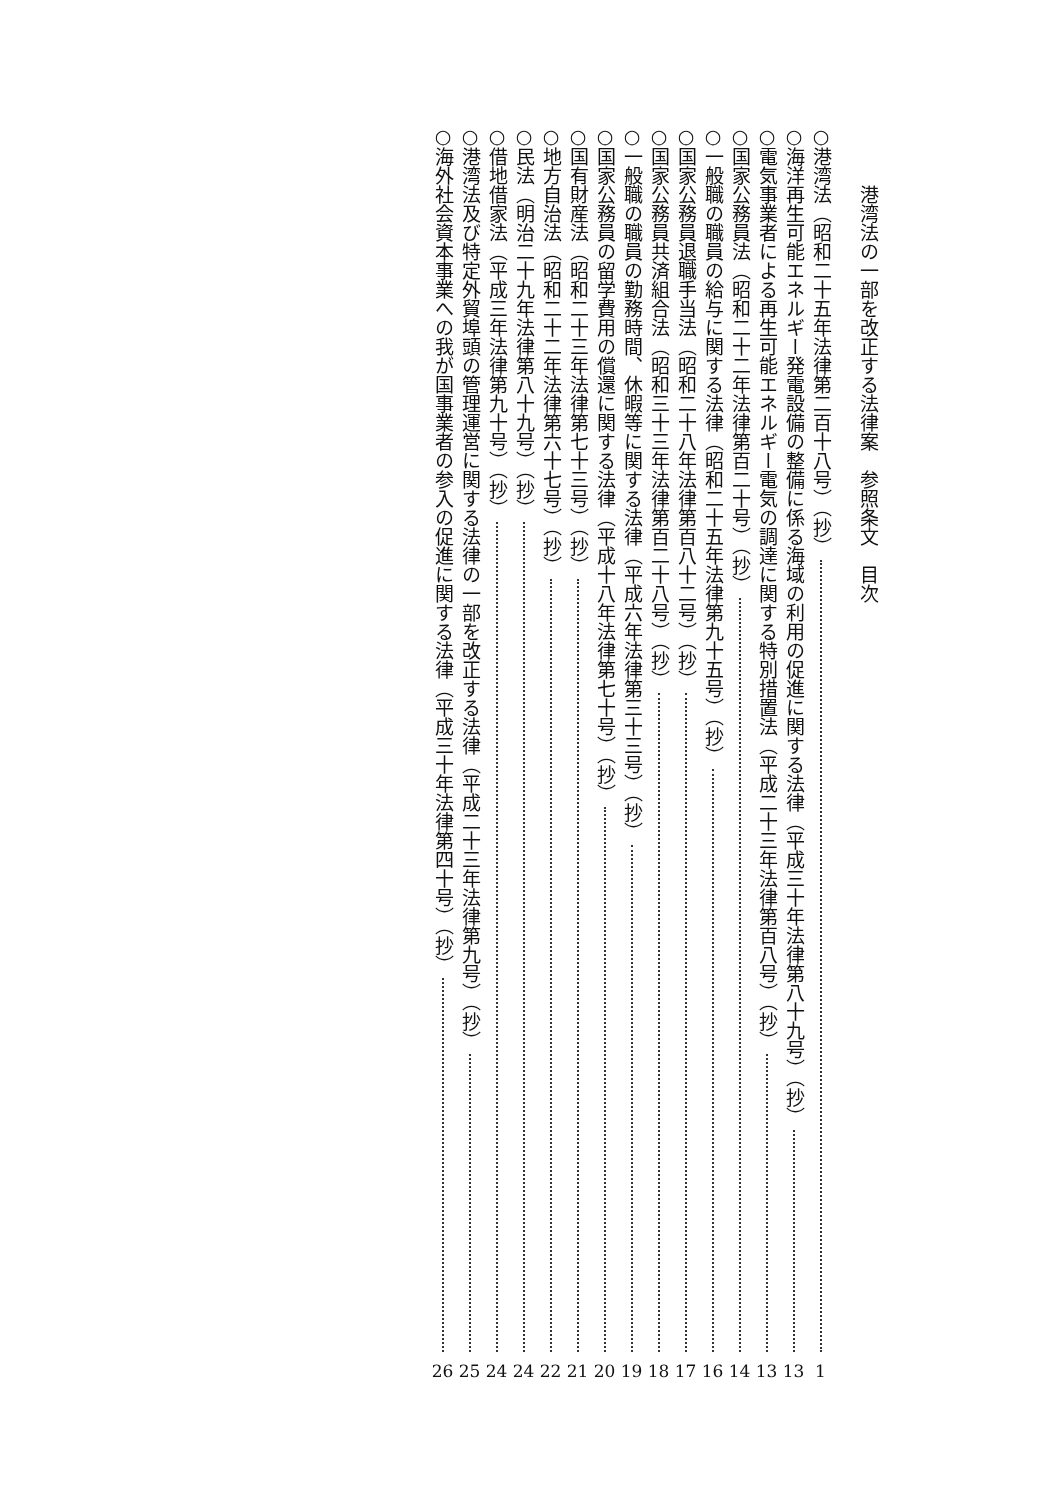港湾法の一部を改正する法律案　参照条文　目次
○港湾法（昭和二十五年法律第二百十八号）（抄） 1
○海洋再生可能エネルギー発電設備の整備に係る海域の利用の促進に関する法律（平成三十年法律第八十九号）（抄） 13
○電気事業者による再生可能エネルギー電気の調達に関する特別措置法（平成二十三年法律第百八号）（抄） 13
○国家公務員法（昭和二十二年法律第百二十号）（抄） 14
○一般職の職員の給与に関する法律（昭和二十五年法律第九十五号）（抄） 16
○国家公務員退職手当法（昭和二十八年法律第百八十二号）（抄） 17
○国家公務員共済組合法（昭和三十三年法律第百二十八号）（抄） 18
○一般職の職員の勤務時間、休暇等に関する法律（平成六年法律第三十三号）（抄） 19
○国家公務員の留学費用の償還に関する法律（平成十八年法律第七十号）（抄） 20
○国有財産法（昭和二十三年法律第七十三号）（抄） 21
○地方自治法（昭和二十二年法律第六十七号）（抄） 22
○民法（明治二十九年法律第八十九号）（抄） 24
○借地借家法（平成三年法律第九十号）（抄） 24
○港湾法及び特定外貿埠頭の管理運営に関する法律の一部を改正する法律（平成二十三年法律第九号）（抄） 25
○海外社会資本事業への我が国事業者の参入の促進に関する法律（平成三十年法律第四十号）（抄） 26